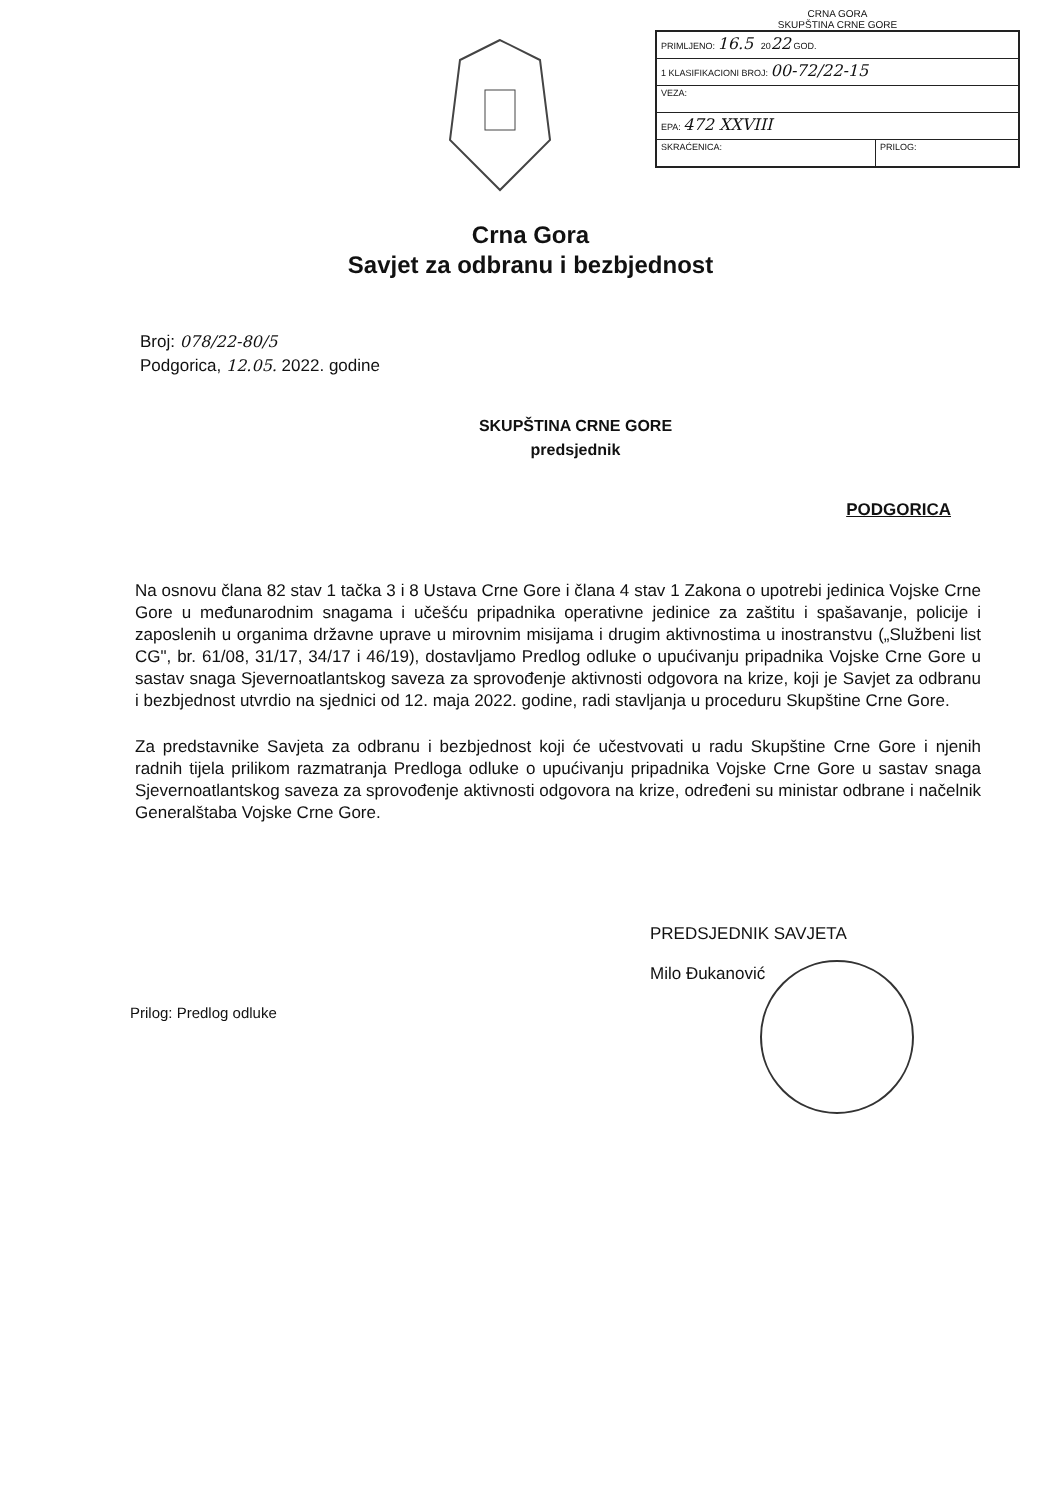CRNA GORA
SKUPŠTINA CRNE GORE
| PRIMLJENO: 16.5 20 22 GOD. | |
| 1 KLASIFIKACIONI BROJ: 00-72/22-15 | |
| VEZA: | |
| EPA: 472 XXVIII | |
| SKRAĆENICA: | PRILOG: |
Crna Gora
Savjet za odbranu i bezbjednost
Broj: 078/22-80/5
Podgorica, 12.05. 2022. godine
SKUPŠTINA CRNE GORE
predsjednik
PODGORICA
Na osnovu člana 82 stav 1 tačka 3 i 8 Ustava Crne Gore i člana 4 stav 1 Zakona o upotrebi jedinica Vojske Crne Gore u međunarodnim snagama i učešću pripadnika operativne jedinice za zaštitu i spašavanje, policije i zaposlenih u organima državne uprave u mirovnim misijama i drugim aktivnostima u inostranstvu („Službeni list CG", br. 61/08, 31/17, 34/17 i 46/19), dostavljamo Predlog odluke o upućivanju pripadnika Vojske Crne Gore u sastav snaga Sjevernoatlantskog saveza za sprovođenje aktivnosti odgovora na krize, koji je Savjet za odbranu i bezbjednost utvrdio na sjednici od 12. maja 2022. godine, radi stavljanja u proceduru Skupštine Crne Gore.
Za predstavnike Savjeta za odbranu i bezbjednost koji će učestvovati u radu Skupštine Crne Gore i njenih radnih tijela prilikom razmatranja Predloga odluke o upućivanju pripadnika Vojske Crne Gore u sastav snaga Sjevernoatlantskog saveza za sprovođenje aktivnosti odgovora na krize, određeni su ministar odbrane i načelnik Generalštaba Vojske Crne Gore.
PREDSJEDNIK SAVJETA
Milo Đukanović
Prilog: Predlog odluke